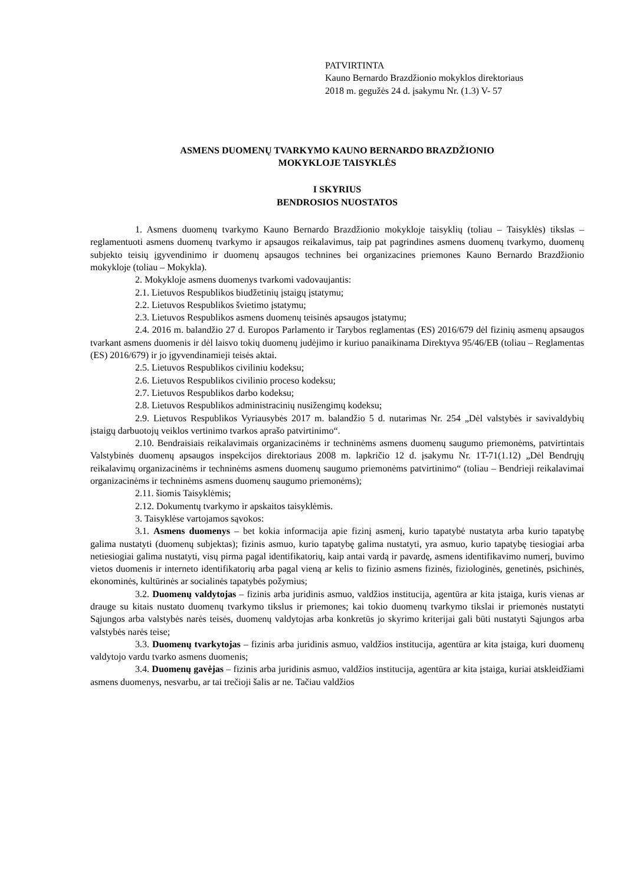PATVIRTINTA
Kauno Bernardo Brazdžionio mokyklos direktoriaus
2018 m. gegužės 24 d. įsakymu Nr. (1.3) V- 57
ASMENS DUOMENŲ TVARKYMO KAUNO BERNARDO BRAZDŽIONIO
MOKYKLOJE TAISYKLĖS
I SKYRIUS
BENDROSIOS NUOSTATOS
1. Asmens duomenų tvarkymo Kauno Bernardo Brazdžionio mokykloje taisyklių (toliau – Taisyklės) tikslas – reglamentuoti asmens duomenų tvarkymo ir apsaugos reikalavimus, taip pat pagrindines asmens duomenų tvarkymo, duomenų subjekto teisių įgyvendinimo ir duomenų apsaugos technines bei organizacines priemones Kauno Bernardo Brazdžionio mokykloje (toliau – Mokykla).
2. Mokykloje asmens duomenys tvarkomi vadovaujantis:
2.1. Lietuvos Respublikos biudžetinių įstaigų įstatymu;
2.2. Lietuvos Respublikos švietimo įstatymu;
2.3. Lietuvos Respublikos asmens duomenų teisinės apsaugos įstatymu;
2.4. 2016 m. balandžio 27 d. Europos Parlamento ir Tarybos reglamentas (ES) 2016/679 dėl fizinių asmenų apsaugos tvarkant asmens duomenis ir dėl laisvo tokių duomenų judėjimo ir kuriuo panaikinama Direktyva 95/46/EB (toliau – Reglamentas (ES) 2016/679) ir jo įgyvendinamieji teisės aktai.
2.5. Lietuvos Respublikos civiliniu kodeksu;
2.6. Lietuvos Respublikos civilinio proceso kodeksu;
2.7. Lietuvos Respublikos darbo kodeksu;
2.8. Lietuvos Respublikos administracinių nusižengimų kodeksu;
2.9. Lietuvos Respublikos Vyriausybės 2017 m. balandžio 5 d. nutarimas Nr. 254 „Dėl valstybės ir savivaldybių įstaigų darbuotojų veiklos vertinimo tvarkos aprašo patvirtinimo“.
2.10. Bendraisiais reikalavimais organizacinėms ir techninėms asmens duomenų saugumo priemonėms, patvirtintais Valstybinės duomenų apsaugos inspekcijos direktoriaus 2008 m. lapkričio 12 d. įsakymu Nr. 1T-71(1.12) „Dėl Bendrųjų reikalavimų organizacinėms ir techninėms asmens duomenų saugumo priemonėms patvirtinimo“ (toliau – Bendrieji reikalavimai organizacinėms ir techninėms asmens duomenų saugumo priemonėms);
2.11. šiomis Taisyklėmis;
2.12. Dokumentų tvarkymo ir apskaitos taisyklėmis.
3. Taisyklėse vartojamos sąvokos:
3.1. Asmens duomenys – bet kokia informacija apie fizinį asmenį, kurio tapatybė nustatyta arba kurio tapatybę galima nustatyti (duomenų subjektas); fizinis asmuo, kurio tapatybę galima nustatyti, yra asmuo, kurio tapatybę tiesiogiai arba netiesiogiai galima nustatyti, visų pirma pagal identifikatorių, kaip antai vardą ir pavardę, asmens identifikavimo numerį, buvimo vietos duomenis ir interneto identifikatorių arba pagal vieną ar kelis to fizinio asmens fizinės, fiziologinės, genetinės, psichinės, ekonominės, kultūrinės ar socialinės tapatybės požymius;
3.2. Duomenų valdytojas – fizinis arba juridinis asmuo, valdžios institucija, agentūra ar kita įstaiga, kuris vienas ar drauge su kitais nustato duomenų tvarkymo tikslus ir priemones; kai tokio duomenų tvarkymo tikslai ir priemonės nustatyti Sąjungos arba valstybės narės teisės, duomenų valdytojas arba konkretūs jo skyrimo kriterijai gali būti nustatyti Sąjungos arba valstybės narės teise;
3.3. Duomenų tvarkytojas – fizinis arba juridinis asmuo, valdžios institucija, agentūra ar kita įstaiga, kuri duomenų valdytojo vardu tvarko asmens duomenis;
3.4. Duomenų gavėjas – fizinis arba juridinis asmuo, valdžios institucija, agentūra ar kita įstaiga, kuriai atskleidžiami asmens duomenys, nesvarbu, ar tai trečioji šalis ar ne. Tačiau valdžios